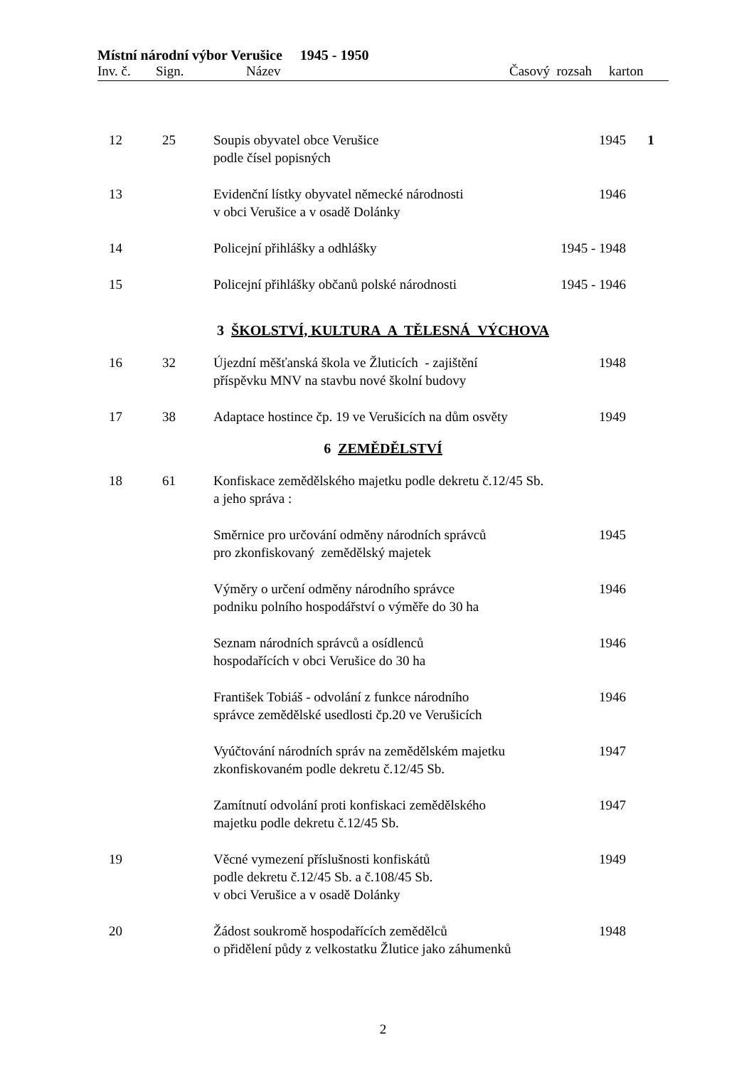Místní národní výbor Verušice 1945 - 1950
Inv. č. Sign. Název Časový rozsah karton
| 12 | 25 | Soupis obyvatel obce Verušice podle čísel popisných | 1945 | 1 |
| 13 | | Evidenční lístky obyvatel německé národnosti v obci Verušice a v osadě Dolánky | 1946 | |
| 14 | | Policejní přihlášky a odhlášky | 1945 - 1948 | |
| 15 | | Policejní přihlášky občanů polské národnosti | 1945 - 1946 | |
| 3 ŠKOLSTVÍ, KULTURA A TĚLESNÁ VÝCHOVA | | | | |
| 16 | 32 | Újezdní měšťanská škola ve Žluticích - zajištění příspěvku MNV na stavbu nové školní budovy | 1948 | |
| 17 | 38 | Adaptace hostince čp. 19 ve Verušicích na dům osvěty | 1949 | |
| 6 ZEMĚDĚLSTVÍ | | | | |
| 18 | 61 | Konfiskace zemědělského majetku podle dekretu č.12/45 Sb. a jeho správa : | | |
| | | Směrnice pro určování odměny národních správců pro zkonfiskovaný zemědělský majetek | 1945 | |
| | | Výměry o určení odměny národního správce podniku polního hospodářství o výměře do 30 ha | 1946 | |
| | | Seznam národních správců a osídlenců hospodařících v obci Verušice do 30 ha | 1946 | |
| | | František Tobiáš - odvolání z funkce národního správce zemědělské usedlosti čp.20 ve Verušicích | 1946 | |
| | | Vyúčtování národních správ na zemědělském majetku zkonfiskovaném podle dekretu č.12/45 Sb. | 1947 | |
| | | Zamítnutí odvolání proti konfiskaci zemědělského majetku podle dekretu č.12/45 Sb. | 1947 | |
| 19 | | Věcné vymezení příslušnosti konfiskátů podle dekretu č.12/45 Sb. a č.108/45 Sb. v obci Verušice a v osadě Dolánky | 1949 | |
| 20 | | Žádost soukromě hospodařících zemědělců o přidělení půdy z velkostatku Žlutice jako záhumenků | 1948 | |
2